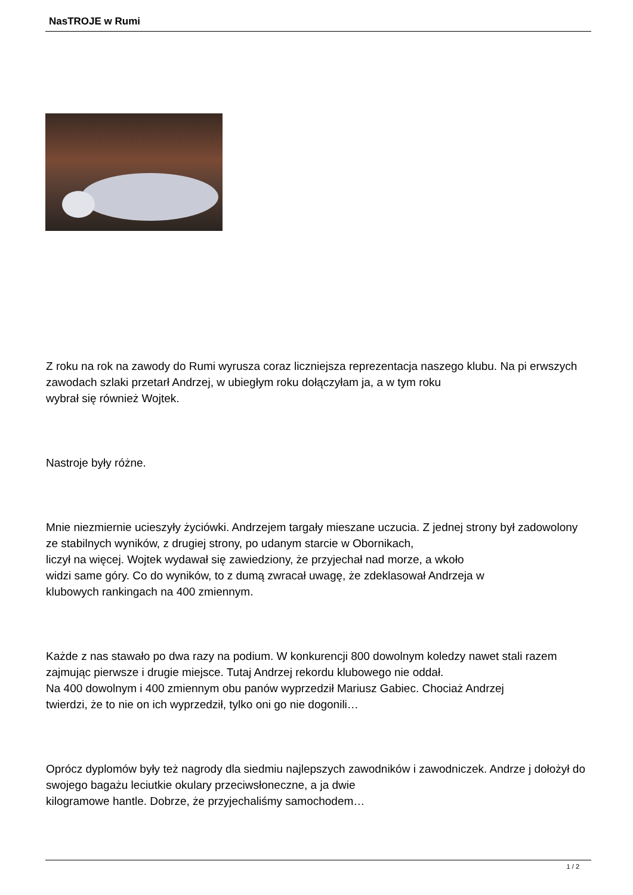NasTROJE w Rumi
Z roku na rok na zawody do Rumi wyrusza coraz liczniejsza reprezentacja naszego klubu. Na pi erwszych zawodach szlaki przetarł Andrzej, w ubiegłym roku dołączyłam ja, a w tym roku
wybrał się również Wojtek.
Nastroje były różne.
Mnie niezmiernie ucieszyły życiówki. Andrzejem targały mieszane uczucia. Z jednej strony był zadowolony ze stabilnych wyników, z drugiej strony, po udanym starcie w Obornikach,
liczył na więcej. Wojtek wydawał się zawiedziony, że przyjechał nad morze, a wkoło
widzi same góry. Co do wyników, to z dumą zwracał uwagę, że zdeklasował Andrzeja w
klubowych rankingach na 400 zmiennym.
Każde z nas stawało po dwa razy na podium. W konkurencji 800 dowolnym koledzy nawet stali razem zajmując pierwsze i drugie miejsce. Tutaj Andrzej rekordu klubowego nie oddał.
Na 400 dowolnym i 400 zmiennym obu panów wyprzedził Mariusz Gabiec. Chociaż Andrzej
twierdzi, że to nie on ich wyprzedził, tylko oni go nie dogonili…
Oprócz dyplomów były też nagrody dla siedmiu najlepszych zawodników i zawodniczek. Andrze j dołożył do swojego bagażu leciutkie okulary przeciwsłoneczne, a ja dwie
kilogramowe hantle. Dobrze, że przyjechaliśmy samochodem…
1 / 2